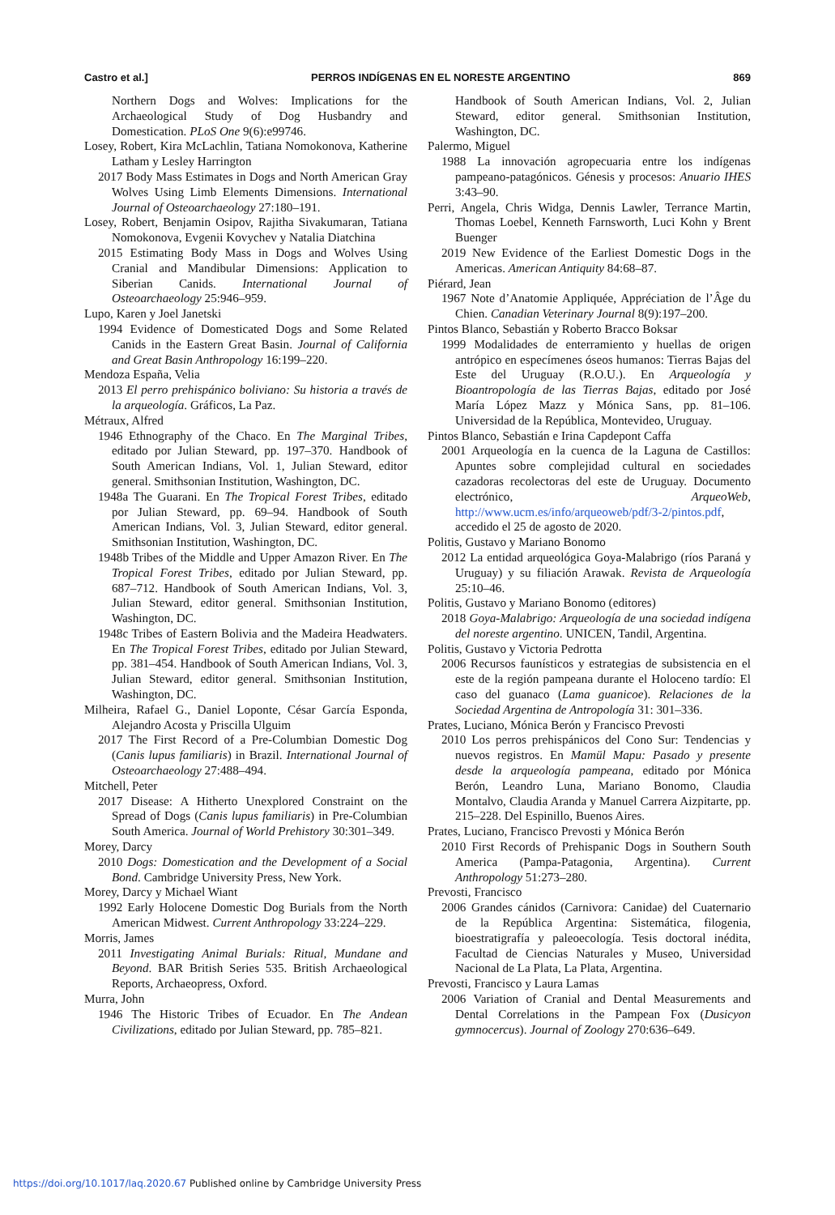Castro et al.] PERROS INDÍGENAS EN EL NORESTE ARGENTINO 869
Northern Dogs and Wolves: Implications for the Archaeological Study of Dog Husbandry and Domestication. PLoS One 9(6):e99746.
Losey, Robert, Kira McLachlin, Tatiana Nomokonova, Katherine Latham y Lesley Harrington
2017 Body Mass Estimates in Dogs and North American Gray Wolves Using Limb Elements Dimensions. International Journal of Osteoarchaeology 27:180–191.
Losey, Robert, Benjamin Osipov, Rajitha Sivakumaran, Tatiana Nomokonova, Evgenii Kovychev y Natalia Diatchina
2015 Estimating Body Mass in Dogs and Wolves Using Cranial and Mandibular Dimensions: Application to Siberian Canids. International Journal of Osteoarchaeology 25:946–959.
Lupo, Karen y Joel Janetski
1994 Evidence of Domesticated Dogs and Some Related Canids in the Eastern Great Basin. Journal of California and Great Basin Anthropology 16:199–220.
Mendoza España, Velia
2013 El perro prehispánico boliviano: Su historia a través de la arqueología. Gráficos, La Paz.
Métraux, Alfred
1946 Ethnography of the Chaco. En The Marginal Tribes, editado por Julian Steward, pp. 197–370. Handbook of South American Indians, Vol. 1, Julian Steward, editor general. Smithsonian Institution, Washington, DC.
1948a The Guarani. En The Tropical Forest Tribes, editado por Julian Steward, pp. 69–94. Handbook of South American Indians, Vol. 3, Julian Steward, editor general. Smithsonian Institution, Washington, DC.
1948b Tribes of the Middle and Upper Amazon River. En The Tropical Forest Tribes, editado por Julian Steward, pp. 687–712. Handbook of South American Indians, Vol. 3, Julian Steward, editor general. Smithsonian Institution, Washington, DC.
1948c Tribes of Eastern Bolivia and the Madeira Headwaters. En The Tropical Forest Tribes, editado por Julian Steward, pp. 381–454. Handbook of South American Indians, Vol. 3, Julian Steward, editor general. Smithsonian Institution, Washington, DC.
Milheira, Rafael G., Daniel Loponte, César García Esponda, Alejandro Acosta y Priscilla Ulguim
2017 The First Record of a Pre-Columbian Domestic Dog (Canis lupus familiaris) in Brazil. International Journal of Osteoarchaeology 27:488–494.
Mitchell, Peter
2017 Disease: A Hitherto Unexplored Constraint on the Spread of Dogs (Canis lupus familiaris) in Pre-Columbian South America. Journal of World Prehistory 30:301–349.
Morey, Darcy
2010 Dogs: Domestication and the Development of a Social Bond. Cambridge University Press, New York.
Morey, Darcy y Michael Wiant
1992 Early Holocene Domestic Dog Burials from the North American Midwest. Current Anthropology 33:224–229.
Morris, James
2011 Investigating Animal Burials: Ritual, Mundane and Beyond. BAR British Series 535. British Archaeological Reports, Archaeopress, Oxford.
Murra, John
1946 The Historic Tribes of Ecuador. En The Andean Civilizations, editado por Julian Steward, pp. 785–821.
Handbook of South American Indians, Vol. 2, Julian Steward, editor general. Smithsonian Institution, Washington, DC.
Palermo, Miguel
1988 La innovación agropecuaria entre los indígenas pampeano-patagónicos. Génesis y procesos: Anuario IHES 3:43–90.
Perri, Angela, Chris Widga, Dennis Lawler, Terrance Martin, Thomas Loebel, Kenneth Farnsworth, Luci Kohn y Brent Buenger
2019 New Evidence of the Earliest Domestic Dogs in the Americas. American Antiquity 84:68–87.
Piérard, Jean
1967 Note d’Anatomie Appliquée, Appréciation de l’Âge du Chien. Canadian Veterinary Journal 8(9):197–200.
Pintos Blanco, Sebastián y Roberto Bracco Boksar
1999 Modalidades de enterramiento y huellas de origen antrópico en especímenes óseos humanos: Tierras Bajas del Este del Uruguay (R.O.U.). En Arqueología y Bioantropología de las Tierras Bajas, editado por José María López Mazz y Mónica Sans, pp. 81–106. Universidad de la República, Montevideo, Uruguay.
Pintos Blanco, Sebastián e Irina Capdepont Caffa
2001 Arqueología en la cuenca de la Laguna de Castillos: Apuntes sobre complejidad cultural en sociedades cazadoras recolectoras del este de Uruguay. Documento electrónico, ArqueoWeb, http://www.ucm.es/info/arqueoweb/pdf/3-2/pintos.pdf, accedido el 25 de agosto de 2020.
Politis, Gustavo y Mariano Bonomo
2012 La entidad arqueológica Goya-Malabrigo (ríos Paraná y Uruguay) y su filiación Arawak. Revista de Arqueología 25:10–46.
Politis, Gustavo y Mariano Bonomo (editores)
2018 Goya-Malabrigo: Arqueología de una sociedad indígena del noreste argentino. UNICEN, Tandil, Argentina.
Politis, Gustavo y Victoria Pedrotta
2006 Recursos faunísticos y estrategias de subsistencia en el este de la región pampeana durante el Holoceno tardío: El caso del guanaco (Lama guanicoe). Relaciones de la Sociedad Argentina de Antropología 31: 301–336.
Prates, Luciano, Mónica Berón y Francisco Prevosti
2010 Los perros prehispánicos del Cono Sur: Tendencias y nuevos registros. En Mamül Mapu: Pasado y presente desde la arqueología pampeana, editado por Mónica Berón, Leandro Luna, Mariano Bonomo, Claudia Montalvo, Claudia Aranda y Manuel Carrera Aizpitarte, pp. 215–228. Del Espinillo, Buenos Aires.
Prates, Luciano, Francisco Prevosti y Mónica Berón
2010 First Records of Prehispanic Dogs in Southern South America (Pampa-Patagonia, Argentina). Current Anthropology 51:273–280.
Prevosti, Francisco
2006 Grandes cánidos (Carnivora: Canidae) del Cuaternario de la República Argentina: Sistemática, filogenia, bioestratigrafía y paleoecología. Tesis doctoral inédita, Facultad de Ciencias Naturales y Museo, Universidad Nacional de La Plata, La Plata, Argentina.
Prevosti, Francisco y Laura Lamas
2006 Variation of Cranial and Dental Measurements and Dental Correlations in the Pampean Fox (Dusicyon gymnocercus). Journal of Zoology 270:636–649.
https://doi.org/10.1017/laq.2020.67 Published online by Cambridge University Press